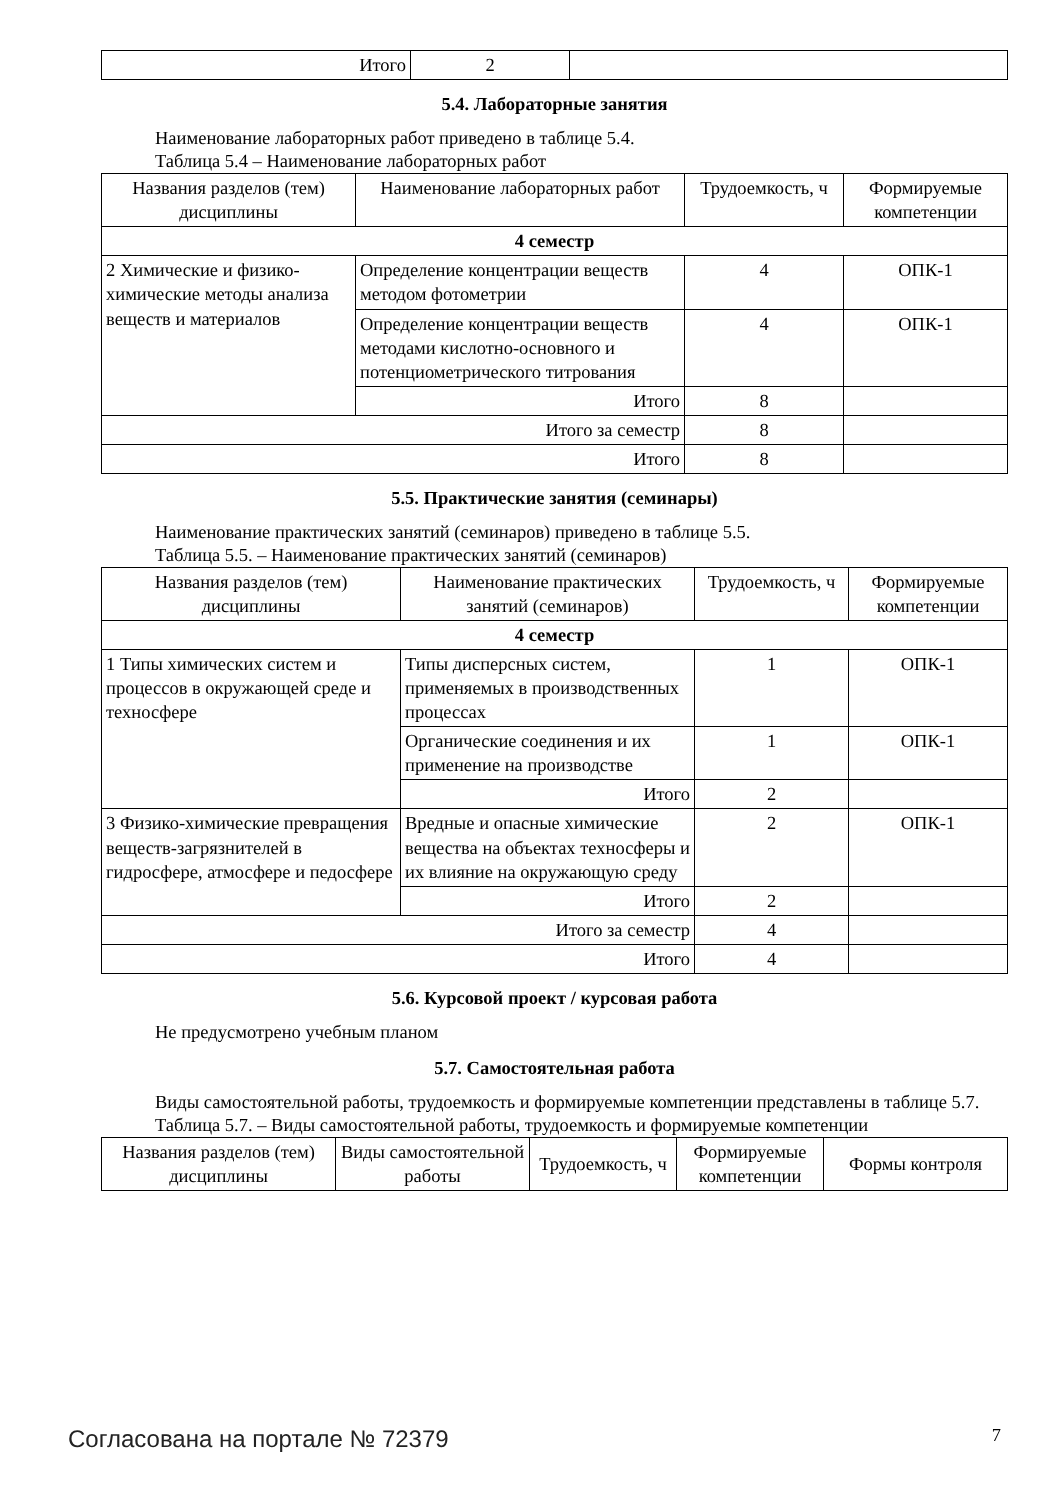| Итого | 2 | |
5.4. Лабораторные занятия
Наименование лабораторных работ приведено в таблице 5.4.
Таблица 5.4 – Наименование лабораторных работ
| Названия разделов (тем) дисциплины | Наименование лабораторных работ | Трудоемкость, ч | Формируемые компетенции |
| --- | --- | --- | --- |
| 4 семестр | | | |
| 2 Химические и физико-химические методы анализа веществ и материалов | Определение концентрации веществ методом фотометрии | 4 | ОПК-1 |
| | Определение концентрации веществ методами кислотно-основного и потенциометрического титрования | 4 | ОПК-1 |
| | Итого | 8 | |
| Итого за семестр | | 8 | |
| Итого | | 8 | |
5.5. Практические занятия (семинары)
Наименование практических занятий (семинаров) приведено в таблице 5.5.
Таблица 5.5. – Наименование практических занятий (семинаров)
| Названия разделов (тем) дисциплины | Наименование практических занятий (семинаров) | Трудоемкость, ч | Формируемые компетенции |
| --- | --- | --- | --- |
| 4 семестр | | | |
| 1 Типы химических систем и процессов в окружающей среде и техносфере | Типы дисперсных систем, применяемых в производственных процессах | 1 | ОПК-1 |
| | Органические соединения и их применение на производстве | 1 | ОПК-1 |
| | Итого | 2 | |
| 3 Физико-химические превращения веществ-загрязнителей в гидросфере, атмосфере и педосфере | Вредные и опасные химические вещества на объектах техносферы и их влияние на окружающую среду | 2 | ОПК-1 |
| | Итого | 2 | |
| Итого за семестр | | 4 | |
| Итого | | 4 | |
5.6. Курсовой проект / курсовая работа
Не предусмотрено учебным планом
5.7. Самостоятельная работа
Виды самостоятельной работы, трудоемкость и формируемые компетенции представлены в таблице 5.7.
Таблица 5.7. – Виды самостоятельной работы, трудоемкость и формируемые компетенции
| Названия разделов (тем) дисциплины | Виды самостоятельной работы | Трудоемкость, ч | Формируемые компетенции | Формы контроля |
| --- | --- | --- | --- | --- |
Согласована на портале № 72379 7